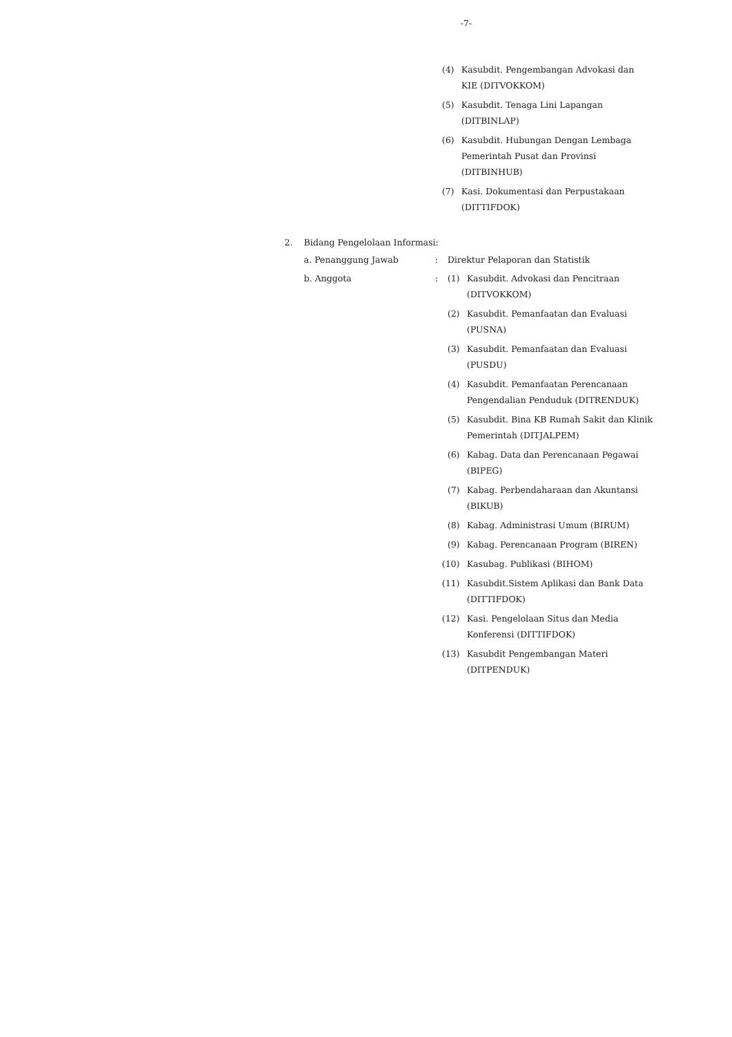-7-
(4) Kasubdit. Pengembangan Advokasi dan
KIE (DITVOKKOM)
(5) Kasubdit. Tenaga Lini Lapangan
(DITBINLAP)
(6) Kasubdit. Hubungan Dengan Lembaga
Pemerintah Pusat dan Provinsi
(DITBINHUB)
(7) Kasi. Dokumentasi dan Perpustakaan
(DITTIFDOK)
2. Bidang Pengelolaan Informasi:
a. Penanggung Jawab: Direktur Pelaporan dan Statistik
b. Anggota:
(1) Kasubdit. Advokasi dan Pencitraan
(DITVOKKOM)
(2) Kasubdit. Pemanfaatan dan Evaluasi
(PUSNA)
(3) Kasubdit. Pemanfaatan dan Evaluasi
(PUSDU)
(4) Kasubdit. Pemanfaatan Perencanaan
Pengendalian Penduduk (DITRENDUK)
(5) Kasubdit. Bina KB Rumah Sakit dan Klinik
Pemerintah (DITJALPEM)
(6) Kabag. Data dan Perencanaan Pegawai
(BIPEG)
(7) Kabag. Perbendaharaan dan Akuntansi
(BIKUB)
(8) Kabag. Administrasi Umum (BIRUM)
(9) Kabag. Perencanaan Program (BIREN)
(10) Kasubag. Publikasi (BIHOM)
(11) Kasubdit.Sistem Aplikasi dan Bank Data
(DITTIFDOK)
(12) Kasi. Pengelolaan Situs dan Media
Konferensi (DITTIFDOK)
(13) Kasubdit Pengembangan Materi
(DITPENDUK)